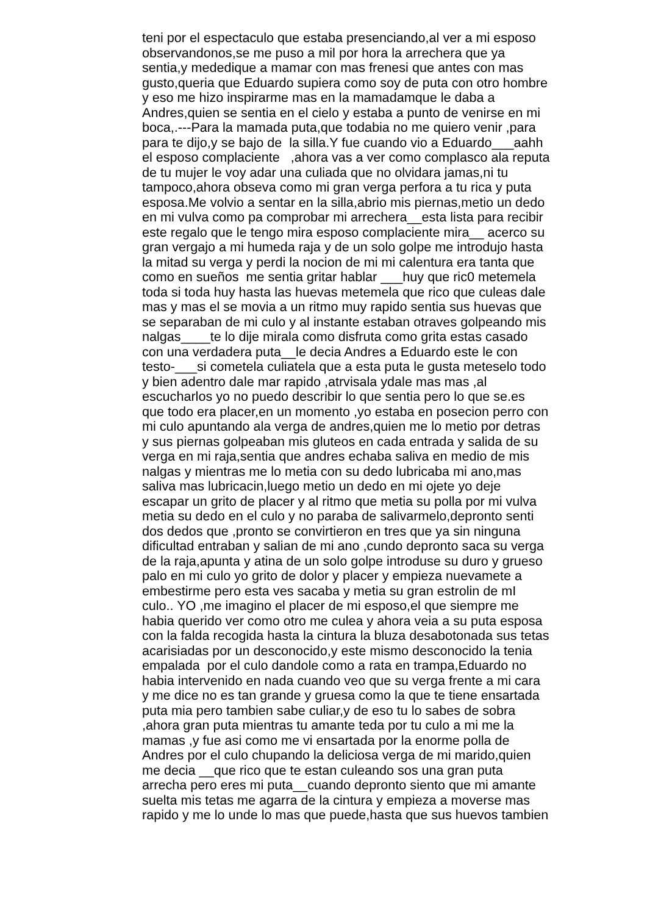teni por el espectaculo que estaba presenciando,al ver a mi esposo observandonos,se me puso a mil por hora la arrechera que ya sentia,y mededique a mamar con mas frenesi que antes con mas gusto,queria que Eduardo supiera como soy de puta con otro hombre y eso me hizo inspirarme mas en la mamadamque le daba a Andres,quien se sentia en el cielo y estaba a punto de venirse en mi boca,.---Para la mamada puta,que todabia no me quiero venir ,para para te dijo,y se bajo de la silla.Y fue cuando vio a Eduardo___aahh el esposo complaciente ,ahora vas a ver como complasco ala reputa de tu mujer le voy adar una culiada que no olvidara jamas,ni tu tampoco,ahora obseva como mi gran verga perfora a tu rica y puta esposa.Me volvio a sentar en la silla,abrio mis piernas,metio un dedo en mi vulva como pa comprobar mi arrechera__esta lista para recibir este regalo que le tengo mira esposo complaciente mira__ acerco su gran vergajo a mi humeda raja y de un solo golpe me introdujo hasta la mitad su verga y perdi la nocion de mi mi calentura era tanta que como en sueños me sentia gritar hablar ___huy que ric0 metemela toda si toda huy hasta las huevas metemela que rico que culeas dale mas y mas el se movia a un ritmo muy rapido sentia sus huevas que se separaban de mi culo y al instante estaban otraves golpeando mis nalgas____te lo dije mirala como disfruta como grita estas casado con una verdadera puta__le decia Andres a Eduardo este le con testo-___si cometela culiatela que a esta puta le gusta meteselo todo y bien adentro dale mar rapido ,atrvisala ydale mas mas ,al escucharlos yo no puedo describir lo que sentia pero lo que se.es que todo era placer,en un momento ,yo estaba en posecion perro con mi culo apuntando ala verga de andres,quien me lo metio por detras y sus piernas golpeaban mis gluteos en cada entrada y salida de su verga en mi raja,sentia que andres echaba saliva en medio de mis nalgas y mientras me lo metia con su dedo lubricaba mi ano,mas saliva mas lubricacin,luego metio un dedo en mi ojete yo deje escapar un grito de placer y al ritmo que metia su polla por mi vulva metia su dedo en el culo y no paraba de salivarmelo,depronto senti dos dedos que ,pronto se convirtieron en tres que ya sin ninguna dificultad entraban y salian de mi ano ,cundo depronto saca su verga de la raja,apunta y atina de un solo golpe introduse su duro y grueso palo en mi culo yo grito de dolor y placer y empieza nuevamete a embestirme pero esta ves sacaba y metia su gran estrolin de mI culo.. YO ,me imagino el placer de mi esposo,el que siempre me habia querido ver como otro me culea y ahora veia a su puta esposa con la falda recogida hasta la cintura la bluza desabotonada sus tetas acarisiadas por un desconocido,y este mismo desconocido la tenia empalada por el culo dandole como a rata en trampa,Eduardo no habia intervenido en nada cuando veo que su verga frente a mi cara y me dice no es tan grande y gruesa como la que te tiene ensartada puta mia pero tambien sabe culiar,y de eso tu lo sabes de sobra ,ahora gran puta mientras tu amante teda por tu culo a mi me la mamas ,y fue asi como me vi ensartada por la enorme polla de Andres por el culo chupando la deliciosa verga de mi marido,quien me decia __que rico que te estan culeando sos una gran puta arrecha pero eres mi puta__cuando depronto siento que mi amante suelta mis tetas me agarra de la cintura y empieza a moverse mas rapido y me lo unde lo mas que puede,hasta que sus huevos tambien